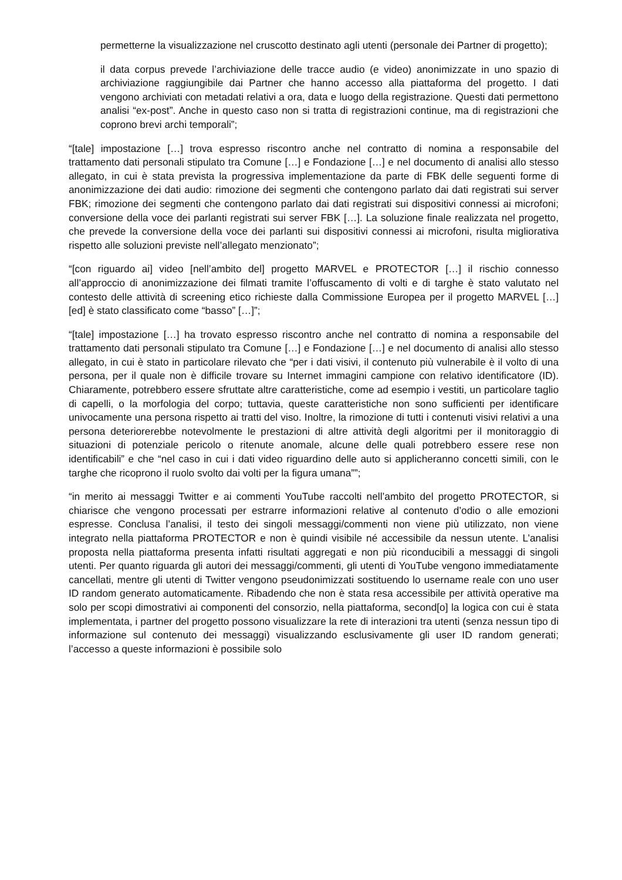permetterne la visualizzazione nel cruscotto destinato agli utenti (personale dei Partner di progetto);
il data corpus prevede l’archiviazione delle tracce audio (e video) anonimizzate in uno spazio di archiviazione raggiungibile dai Partner che hanno accesso alla piattaforma del progetto. I dati vengono archiviati con metadati relativi a ora, data e luogo della registrazione. Questi dati permettono analisi “ex-post”. Anche in questo caso non si tratta di registrazioni continue, ma di registrazioni che coprono brevi archi temporali”;
“[tale] impostazione […] trova espresso riscontro anche nel contratto di nomina a responsabile del trattamento dati personali stipulato tra Comune […] e Fondazione […] e nel documento di analisi allo stesso allegato, in cui è stata prevista la progressiva implementazione da parte di FBK delle seguenti forme di anonimizzazione dei dati audio: rimozione dei segmenti che contengono parlato dai dati registrati sui server FBK; rimozione dei segmenti che contengono parlato dai dati registrati sui dispositivi connessi ai microfoni; conversione della voce dei parlanti registrati sui server FBK […]. La soluzione finale realizzata nel progetto, che prevede la conversione della voce dei parlanti sui dispositivi connessi ai microfoni, risulta migliorativa rispetto alle soluzioni previste nell’allegato menzionato”;
“[con riguardo ai] video [nell’ambito del] progetto MARVEL e PROTECTOR […] il rischio connesso all’approccio di anonimizzazione dei filmati tramite l’offuscamento di volti e di targhe è stato valutato nel contesto delle attività di screening etico richieste dalla Commissione Europea per il progetto MARVEL […] [ed] è stato classificato come “basso” […]”;
“[tale] impostazione […] ha trovato espresso riscontro anche nel contratto di nomina a responsabile del trattamento dati personali stipulato tra Comune […] e Fondazione […] e nel documento di analisi allo stesso allegato, in cui è stato in particolare rilevato che “per i dati visivi, il contenuto più vulnerabile è il volto di una persona, per il quale non è difficile trovare su Internet immagini campione con relativo identificatore (ID). Chiaramente, potrebbero essere sfruttate altre caratteristiche, come ad esempio i vestiti, un particolare taglio di capelli, o la morfologia del corpo; tuttavia, queste caratteristiche non sono sufficienti per identificare univocamente una persona rispetto ai tratti del viso. Inoltre, la rimozione di tutti i contenuti visivi relativi a una persona deteriorerebbe notevolmente le prestazioni di altre attività degli algoritmi per il monitoraggio di situazioni di potenziale pericolo o ritenute anomale, alcune delle quali potrebbero essere rese non identificabili” e che “nel caso in cui i dati video riguardino delle auto si applicheranno concetti simili, con le targhe che ricoprono il ruolo svolto dai volti per la figura umana””;
“in merito ai messaggi Twitter e ai commenti YouTube raccolti nell’ambito del progetto PROTECTOR, si chiarisce che vengono processati per estrarre informazioni relative al contenuto d’odio o alle emozioni espresse. Conclusa l’analisi, il testo dei singoli messaggi/commenti non viene più utilizzato, non viene integrato nella piattaforma PROTECTOR e non è quindi visibile né accessibile da nessun utente. L’analisi proposta nella piattaforma presenta infatti risultati aggregati e non più riconducibili a messaggi di singoli utenti. Per quanto riguarda gli autori dei messaggi/commenti, gli utenti di YouTube vengono immediatamente cancellati, mentre gli utenti di Twitter vengono pseudonimizzati sostituendo lo username reale con uno user ID random generato automaticamente. Ribadendo che non è stata resa accessibile per attività operative ma solo per scopi dimostrativi ai componenti del consorzio, nella piattaforma, second[o] la logica con cui è stata implementata, i partner del progetto possono visualizzare la rete di interazioni tra utenti (senza nessun tipo di informazione sul contenuto dei messaggi) visualizzando esclusivamente gli user ID random generati; l’accesso a queste informazioni è possibile solo